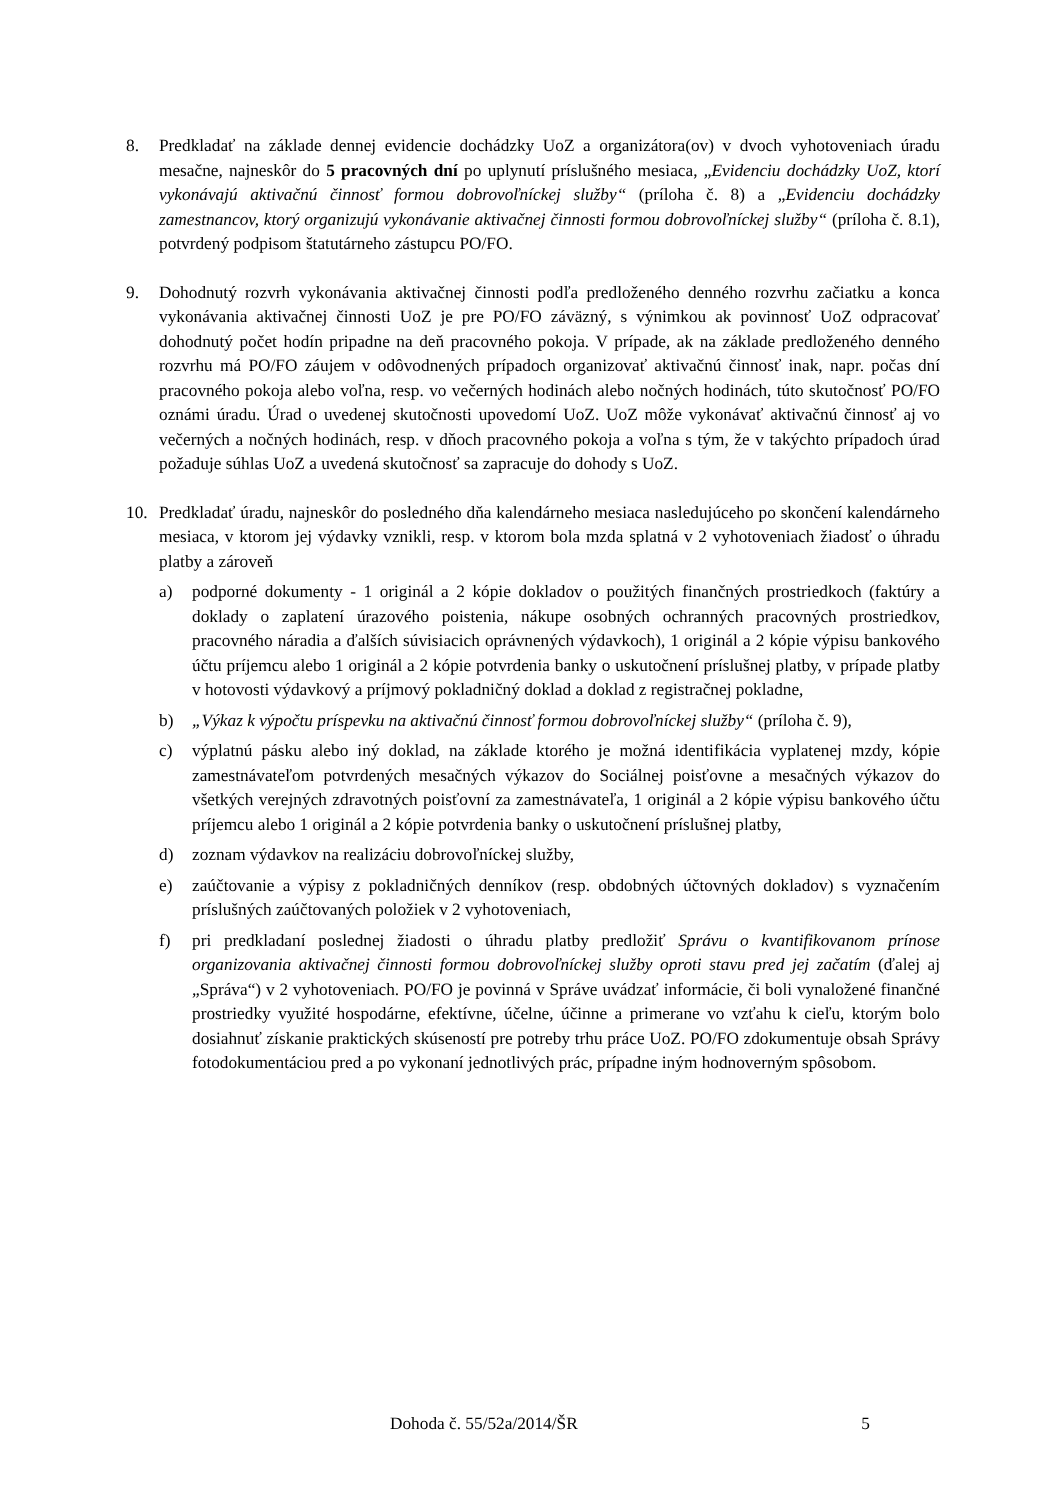8. Predkladať na základe dennej evidencie dochádzky UoZ a organizátora(ov) v dvoch vyhotoveniach úradu mesačne, najneskôr do 5 pracovných dní po uplynutí príslušného mesiaca, „Evidenciu dochádzky UoZ, ktorí vykonávajú aktivačnú činnosť formou dobrovoľníckej služby“ (príloha č. 8) a „Evidenciu dochádzky zamestnancov, ktorý organizujú vykonávanie aktivačnej činnosti formou dobrovoľníckej služby“ (príloha č. 8.1), potvrdený podpisom štatutárneho zástupcu PO/FO.
9. Dohodnutý rozvrh vykonávania aktivačnej činnosti podľa predloženého denného rozvrhu začiatku a konca vykonávania aktivačnej činnosti UoZ je pre PO/FO záväzný, s výnimkou ak povinnosť UoZ odpracovať dohodnutý počet hodín pripadne na deň pracovného pokoja. V prípade, ak na základe predloženého denného rozvrhu má PO/FO záujem v odôvodnených prípadoch organizovať aktivačnú činnosť inak, napr. počas dní pracovného pokoja alebo voľna, resp. vo večerných hodinách alebo nočných hodinách, túto skutočnosť PO/FO oznámi úradu. Úrad o uvedenej skutočnosti upovedomí UoZ. UoZ môže vykonávať aktivačnú činnosť aj vo večerných a nočných hodinách, resp. v dňoch pracovného pokoja a voľna s tým, že v takýchto prípadoch úrad požaduje súhlas UoZ a uvedená skutočnosť sa zapracuje do dohody s UoZ.
10. Predkladať úradu, najneskôr do posledného dňa kalendárneho mesiaca nasledujúceho po skončení kalendárneho mesiaca, v ktorom jej výdavky vznikli, resp. v ktorom bola mzda splatná v 2 vyhotoveniach žiadosť o úhradu platby a zároveň
a) podporné dokumenty - 1 originál a 2 kópie dokladov o použitých finančných prostriedkoch (faktúry a doklady o zaplatení úrazového poistenia, nákupe osobných ochranných pracovných prostriedkov, pracovného náradia a ďalších súvisiacich oprávnených výdavkoch), 1 originál a 2 kópie výpisu bankového účtu príjemcu alebo 1 originál a 2 kópie potvrdenia banky o uskutočnení príslušnej platby, v prípade platby v hotovosti výdavkový a príjmový pokladničný doklad a doklad z registračnej pokladne,
b) „Výkaz k výpočtu príspevku na aktivačnú činnosť formou dobrovoľníckej služby“ (príloha č. 9),
c) výplatnú pásku alebo iný doklad, na základe ktorého je možná identifikácia vyplatenej mzdy, kópie zamestnávateľom potvrdených mesačných výkazov do Sociálnej poisťovne a mesačných výkazov do všetkých verejných zdravotných poisťovní za zamestnávateľa, 1 originál a 2 kópie výpisu bankového účtu príjemcu alebo 1 originál a 2 kópie potvrdenia banky o uskutočnení príslušnej platby,
d) zoznam výdavkov na realizáciu dobrovoľníckej služby,
e) zaúčtovanie a výpisy z pokladničných denníkov (resp. obdobných účtovných dokladov) s vyznačením príslušných zaúčtovaných položiek v 2 vyhotoveniach,
f) pri predkladaní poslednej žiadosti o úhradu platby predložiť Správu o kvantifikovanom prínose organizovania aktivačnej činnosti formou dobrovoľníckej služby oproti stavu pred jej začatím (ďalej aj „Správa“) v 2 vyhotoveniach. PO/FO je povinná v Správe uvádzať informácie, či boli vynaložené finančné prostriedky využité hospodárne, efektívne, účelne, účinne a primerane vo vzťahu k cieľu, ktorým bolo dosiahnuť získanie praktických skúseností pre potreby trhu práce UoZ. PO/FO zdokumentuje obsah Správy fotodokumentáciou pred a po vykonaní jednotlivých prác, prípadne iným hodnoverným spôsobom.
Dohoda č. 55/52a/2014/ŠR 5